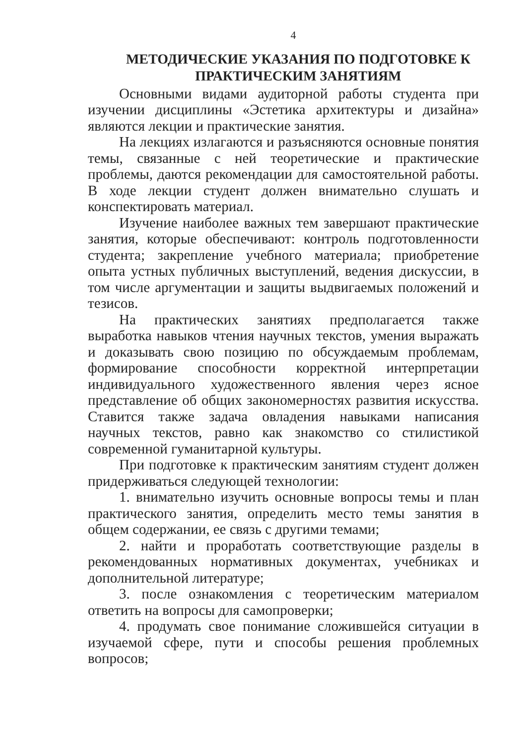4
МЕТОДИЧЕСКИЕ УКАЗАНИЯ ПО ПОДГОТОВКЕ К ПРАКТИЧЕСКИМ ЗАНЯТИЯМ
Основными видами аудиторной работы студента при изучении дисциплины «Эстетика архитектуры и дизайна» являются лекции и практические занятия.
На лекциях излагаются и разъясняются основные понятия темы, связанные с ней теоретические и практические проблемы, даются рекомендации для самостоятельной работы. В ходе лекции студент должен внимательно слушать и конспектировать материал.
Изучение наиболее важных тем завершают практические занятия, которые обеспечивают: контроль подготовленности студента; закрепление учебного материала; приобретение опыта устных публичных выступлений, ведения дискуссии, в том числе аргументации и защиты выдвигаемых положений и тезисов.
На практических занятиях предполагается также выработка навыков чтения научных текстов, умения выражать и доказывать свою позицию по обсуждаемым проблемам, формирование способности корректной интерпретации индивидуального художественного явления через ясное представление об общих закономерностях развития искусства. Ставится также задача овладения навыками написания научных текстов, равно как знакомство со стилистикой современной гуманитарной культуры.
При подготовке к практическим занятиям студент должен придерживаться следующей технологии:
1. внимательно изучить основные вопросы темы и план практического занятия, определить место темы занятия в общем содержании, ее связь с другими темами;
2. найти и проработать соответствующие разделы в рекомендованных нормативных документах, учебниках и дополнительной литературе;
3. после ознакомления с теоретическим материалом ответить на вопросы для самопроверки;
4. продумать свое понимание сложившейся ситуации в изучаемой сфере, пути и способы решения проблемных вопросов;